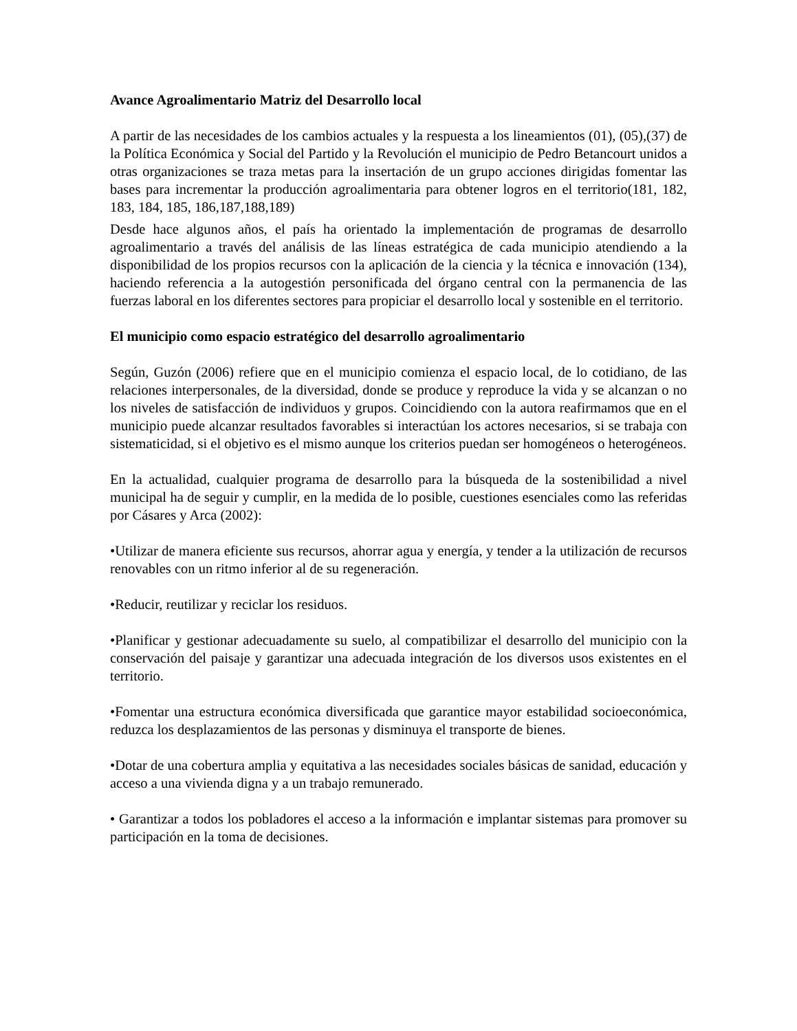Avance Agroalimentario Matriz del Desarrollo local
A partir de las necesidades de los cambios actuales y la respuesta a los lineamientos (01), (05),(37) de la Política Económica y Social del Partido y la Revolución el municipio de Pedro Betancourt unidos a otras organizaciones se traza metas para la insertación de un grupo acciones dirigidas fomentar las bases para incrementar la producción agroalimentaria para obtener logros en el territorio(181, 182, 183, 184, 185, 186,187,188,189)
Desde hace algunos años, el país ha orientado la implementación de programas de desarrollo agroalimentario a través del análisis de las líneas estratégica de cada municipio atendiendo a la disponibilidad de los propios recursos con la aplicación de la ciencia y la técnica e innovación (134), haciendo referencia a la autogestión personificada del órgano central con la permanencia de las fuerzas laboral en los diferentes sectores para propiciar el desarrollo local y sostenible en el territorio.
El municipio como espacio estratégico del desarrollo agroalimentario
Según, Guzón (2006) refiere que en el municipio comienza el espacio local, de lo cotidiano, de las relaciones interpersonales, de la diversidad, donde se produce y reproduce la vida y se alcanzan o no los niveles de satisfacción de individuos y grupos. Coincidiendo con la autora reafirmamos que en el municipio puede alcanzar resultados favorables si interactúan los actores necesarios, si se trabaja con sistematicidad, si el objetivo es el mismo aunque los criterios puedan ser homogéneos o heterogéneos.
En la actualidad, cualquier programa de desarrollo para la búsqueda de la sostenibilidad a nivel municipal ha de seguir y cumplir, en la medida de lo posible, cuestiones esenciales como las referidas por Cásares y Arca (2002):
•Utilizar de manera eficiente sus recursos, ahorrar agua y energía, y tender a la utilización de recursos renovables con un ritmo inferior al de su regeneración.
•Reducir, reutilizar y reciclar los residuos.
•Planificar y gestionar adecuadamente su suelo, al compatibilizar el desarrollo del municipio con la conservación del paisaje y garantizar una adecuada integración de los diversos usos existentes en el territorio.
•Fomentar una estructura económica diversificada que garantice mayor estabilidad socioeconómica, reduzca los desplazamientos de las personas y disminuya el transporte de bienes.
•Dotar de una cobertura amplia y equitativa a las necesidades sociales básicas de sanidad, educación y acceso a una vivienda digna y a un trabajo remunerado.
• Garantizar a todos los pobladores el acceso a la información e implantar sistemas para promover su participación en la toma de decisiones.